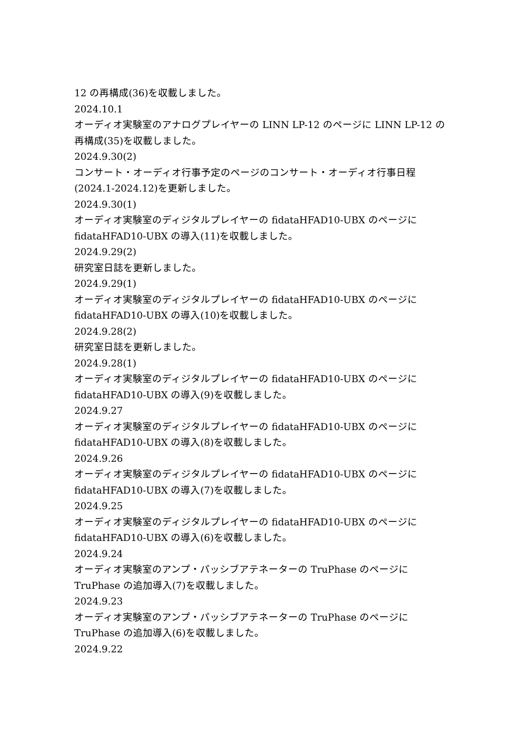12 の再構成(36)を収載しました。
2024.10.1
オーディオ実験室のアナログプレイヤーの LINN LP-12 のページに LINN LP-12 の再構成(35)を収載しました。
2024.9.30(2)
コンサート・オーディオ行事予定のページのコンサート・オーディオ行事日程(2024.1-2024.12)を更新しました。
2024.9.30(1)
オーディオ実験室のディジタルプレイヤーの fidataHFAD10-UBX のページに fidataHFAD10-UBX の導入(11)を収載しました。
2024.9.29(2)
研究室日誌を更新しました。
2024.9.29(1)
オーディオ実験室のディジタルプレイヤーの fidataHFAD10-UBX のページに fidataHFAD10-UBX の導入(10)を収載しました。
2024.9.28(2)
研究室日誌を更新しました。
2024.9.28(1)
オーディオ実験室のディジタルプレイヤーの fidataHFAD10-UBX のページに fidataHFAD10-UBX の導入(9)を収載しました。
2024.9.27
オーディオ実験室のディジタルプレイヤーの fidataHFAD10-UBX のページに fidataHFAD10-UBX の導入(8)を収載しました。
2024.9.26
オーディオ実験室のディジタルプレイヤーの fidataHFAD10-UBX のページに fidataHFAD10-UBX の導入(7)を収載しました。
2024.9.25
オーディオ実験室のディジタルプレイヤーの fidataHFAD10-UBX のページに fidataHFAD10-UBX の導入(6)を収載しました。
2024.9.24
オーディオ実験室のアンプ・パッシブアテネーターの TruPhase のページに TruPhase の追加導入(7)を収載しました。
2024.9.23
オーディオ実験室のアンプ・パッシブアテネーターの TruPhase のページに TruPhase の追加導入(6)を収載しました。
2024.9.22